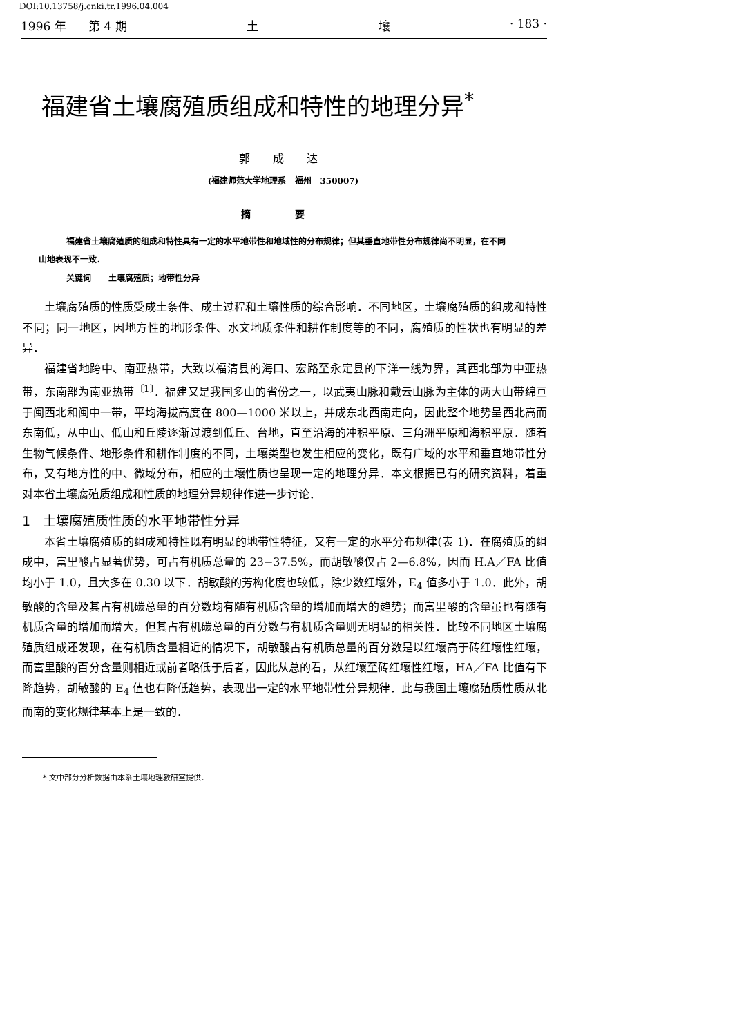DOI:10.13758/j.cnki.tr.1996.04.004
1996 年 第 4 期 土 壤 · 183 ·
福建省土壤腐殖质组成和特性的地理分异<sup>*</sup>
郭 成 达
(福建师范大学地理系 福州 350007)
摘 要
福建省土壤腐殖质的组成和特性具有一定的水平地带性和地域性的分布规律；但其垂直地带性分布规律尚不明显，在不同山地表现不一致．
关键词 土壤腐殖质；地带性分异
土壤腐殖质的性质受成土条件、成土过程和土壤性质的综合影响．不同地区，土壤腐殖质的组成和特性不同；同一地区，因地方性的地形条件、水文地质条件和耕作制度等的不同，腐殖质的性状也有明显的差异．
福建省地跨中、南亚热带，大致以福清县的海口、宏路至永定县的下洋一线为界，其西北部为中亚热带，东南部为南亚热带<sup>〔1〕</sup>．福建又是我国多山的省份之一，以武夷山脉和戴云山脉为主体的两大山带绵亘于闽西北和闽中一带，平均海拔高度在 800—1000 米以上，并成东北西南走向，因此整个地势呈西北高而东南低，从中山、低山和丘陵逐渐过渡到低丘、台地，直至沿海的冲积平原、三角洲平原和海积平原．随着生物气候条件、地形条件和耕作制度的不同，土壤类型也发生相应的变化，既有广域的水平和垂直地带性分布，又有地方性的中、微域分布，相应的土壤性质也呈现一定的地理分异．本文根据已有的研究资料，着重对本省土壤腐殖质组成和性质的地理分异规律作进一步讨论．
1 土壤腐殖质性质的水平地带性分异
本省土壤腐殖质的组成和特性既有明显的地带性特征，又有一定的水平分布规律(表 1)．在腐殖质的组成中，富里酸占显著优势，可占有机质总量的 23−37.5%，而胡敏酸仅占 2—6.8%，因而 H.A／FA 比值均小于 1.0，且大多在 0.30 以下．胡敏酸的芳构化度也较低，除少数红壤外，E<sub>4</sub> 值多小于 1.0．此外，胡敏酸的含量及其占有机碳总量的百分数均有随有机质含量的增加而增大的趋势；而富里酸的含量虽也有随有机质含量的增加而增大，但其占有机碳总量的百分数与有机质含量则无明显的相关性．比较不同地区土壤腐殖质组成还发现，在有机质含量相近的情况下，胡敏酸占有机质总量的百分数是以红壤高于砖红壤性红壤，而富里酸的百分含量则相近或前者略低于后者，因此从总的看，从红壤至砖红壤性红壤，HA／FA 比值有下降趋势，胡敏酸的 E<sub>4</sub> 值也有降低趋势，表现出一定的水平地带性分异规律．此与我国土壤腐殖质性质从北而南的变化规律基本上是一致的．
* 文中部分分析数据由本系土壤地理教研室提供．